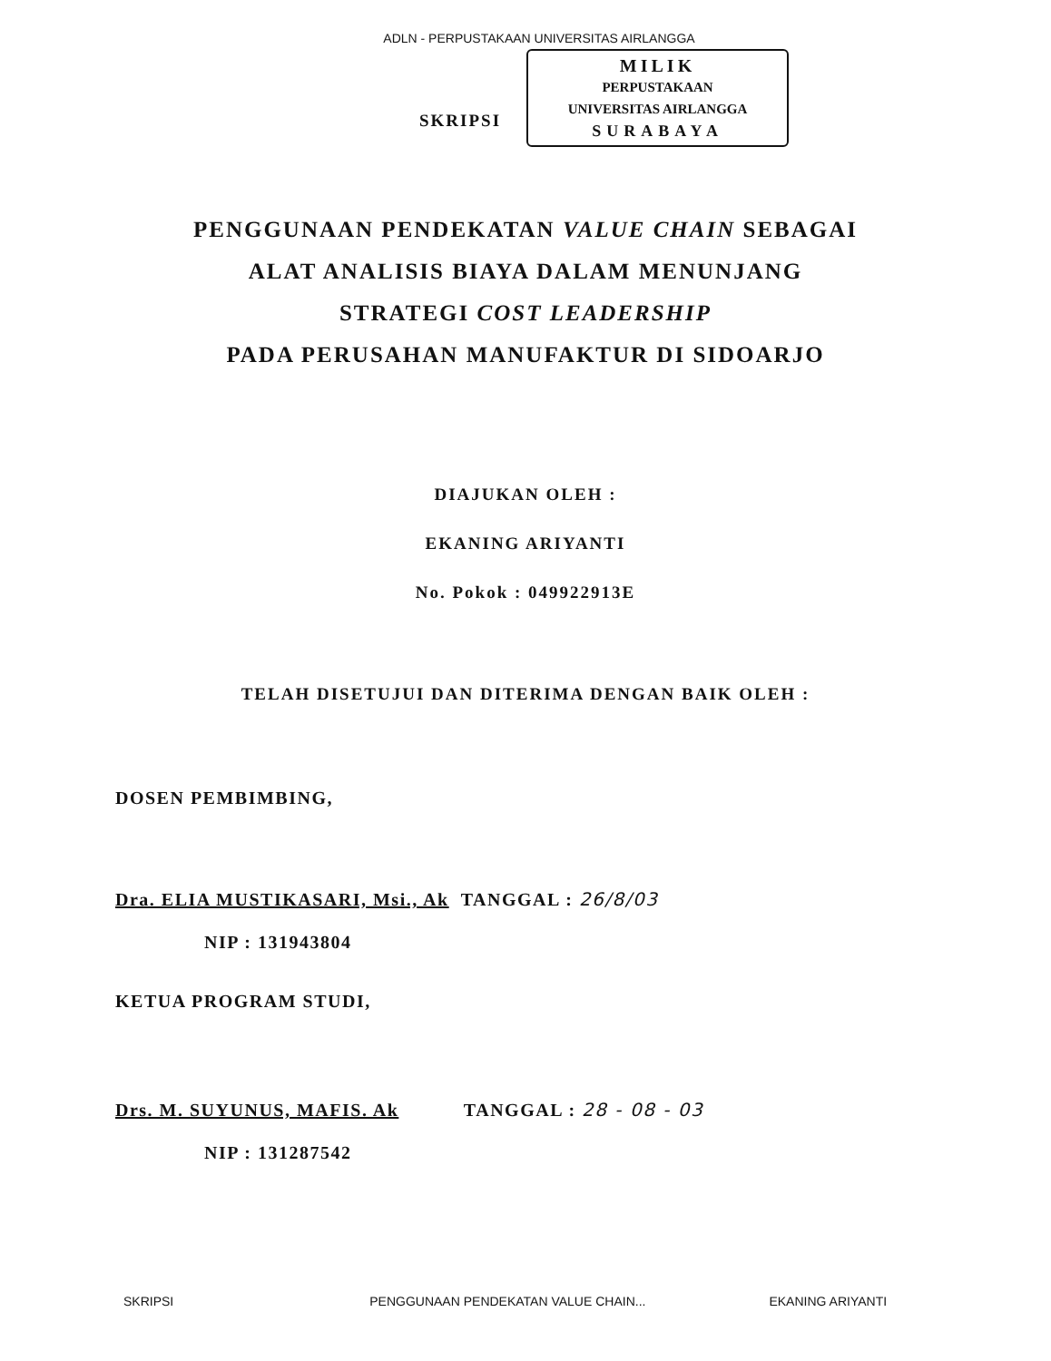ADLN - PERPUSTAKAAN UNIVERSITAS AIRLANGGA
SKRIPSI
MILIK
PERPUSTAKAAN
UNIVERSITAS AIRLANGGA
SURABAYA
PENGGUNAAN PENDEKATAN VALUE CHAIN SEBAGAI
ALAT ANALISIS BIAYA DALAM MENUNJANG
STRATEGI COST LEADERSHIP
PADA PERUSAHAN MANUFAKTUR DI SIDOARJO
DIAJUKAN OLEH :
EKANING ARIYANTI
No. Pokok : 049922913E
TELAH DISETUJUI DAN DITERIMA DENGAN BAIK OLEH :
DOSEN PEMBIMBING,
Dra. ELIA MUSTIKASARI, Msi., Ak TANGGAL : 26/8/03
NIP : 131943804
KETUA PROGRAM STUDI,
Drs. M. SUYUNUS, MAFIS. Ak TANGGAL : 28 - 08 - 03
NIP : 131287542
SKRIPSI PENGGUNAAN PENDEKATAN VALUE CHAIN... EKANING ARIYANTI